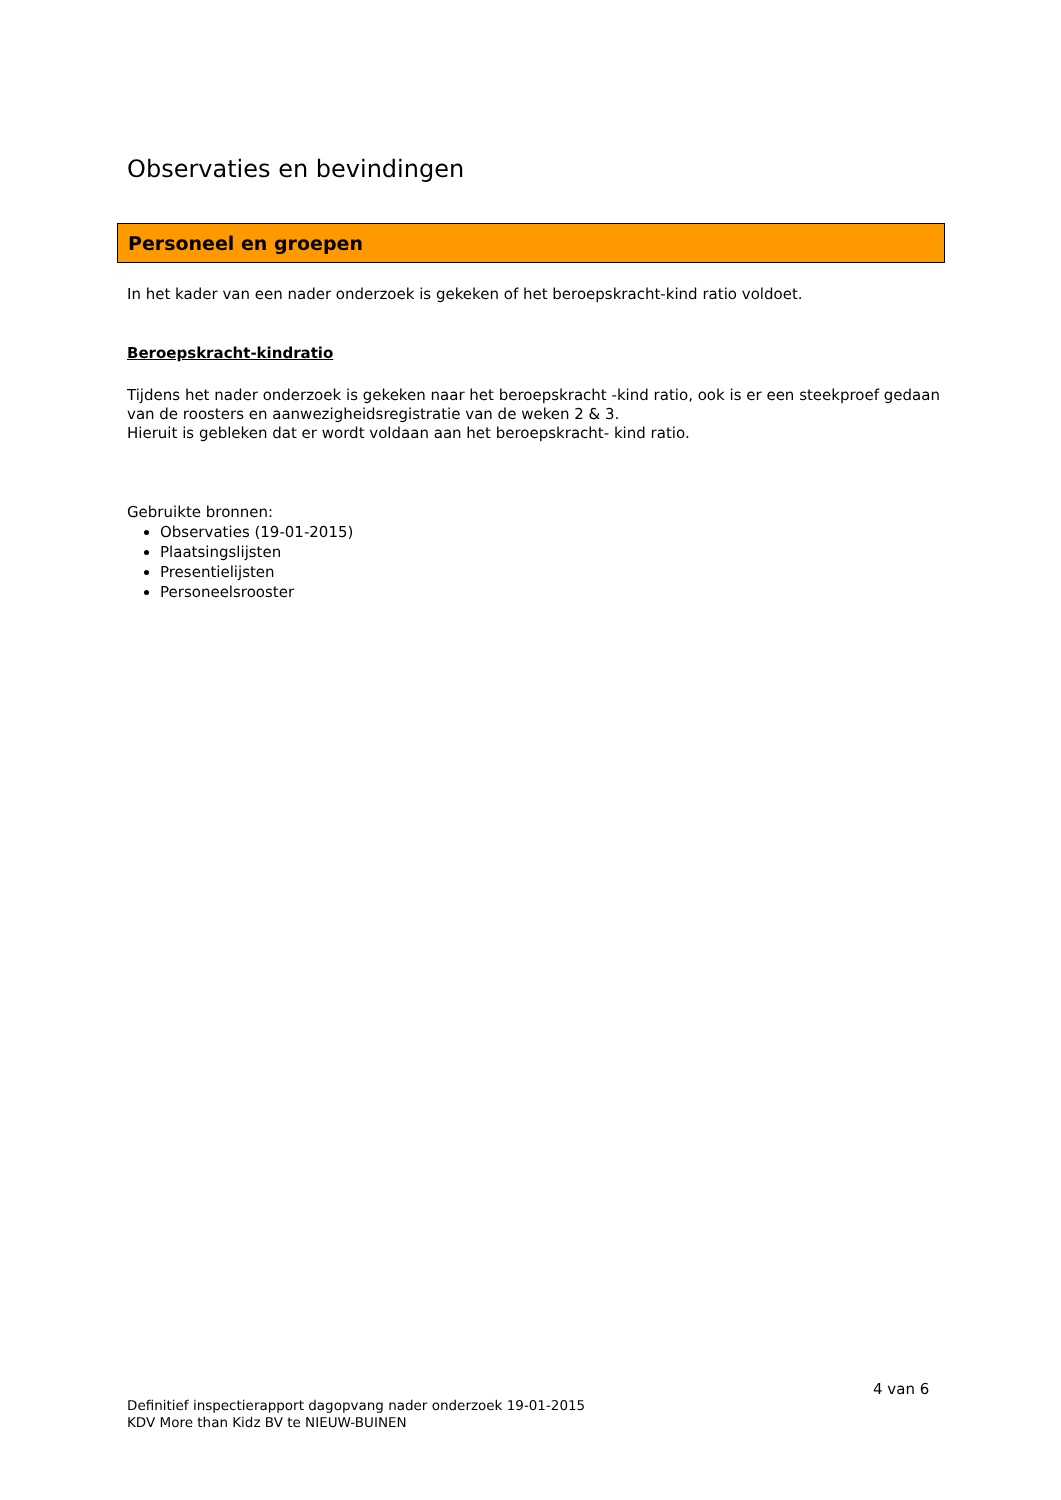Observaties en bevindingen
Personeel en groepen
In het kader van een nader onderzoek is gekeken of het beroepskracht-kind ratio voldoet.
Beroepskracht-kindratio
Tijdens het nader onderzoek is gekeken naar het beroepskracht -kind ratio, ook is er een steekproef gedaan van de roosters en aanwezigheidsregistratie van de weken 2 & 3.
Hieruit is gebleken dat er wordt voldaan aan het beroepskracht- kind ratio.
Gebruikte bronnen:
Observaties (19-01-2015)
Plaatsingslijsten
Presentielijsten
Personeelsrooster
4 van 6
Definitief inspectierapport dagopvang nader onderzoek 19-01-2015
KDV More than Kidz BV te NIEUW-BUINEN